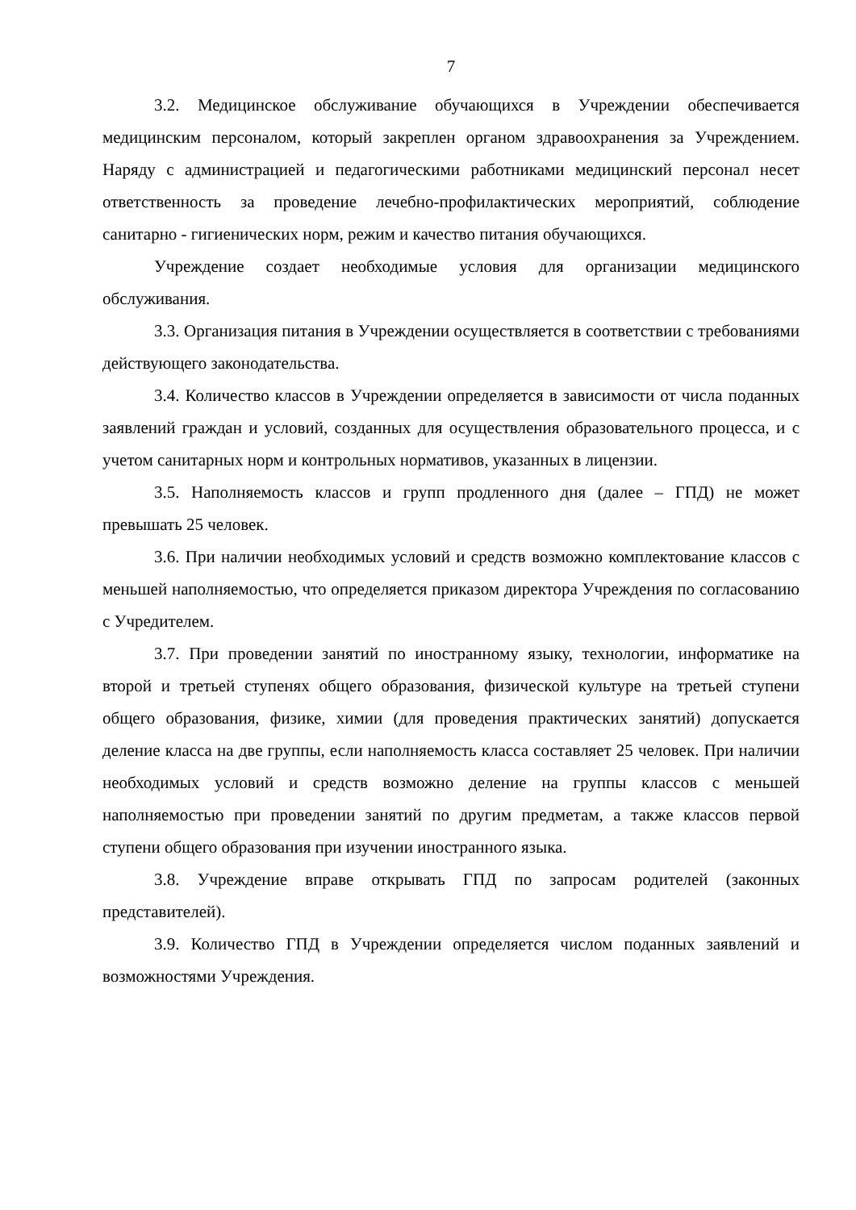7
3.2. Медицинское обслуживание обучающихся в Учреждении обеспечивается медицинским персоналом, который закреплен органом здравоохранения за Учреждением. Наряду с администрацией и педагогическими работниками медицинский персонал несет ответственность за проведение лечебно-профилактических мероприятий, соблюдение санитарно - гигиенических норм, режим и качество питания обучающихся.
Учреждение создает необходимые условия для организации медицинского обслуживания.
3.3. Организация питания в Учреждении осуществляется в соответствии с требованиями действующего законодательства.
3.4. Количество классов в Учреждении определяется в зависимости от числа поданных заявлений граждан и условий, созданных для осуществления образовательного процесса, и с учетом санитарных норм и контрольных нормативов, указанных в лицензии.
3.5. Наполняемость классов и групп продленного дня (далее – ГПД) не может превышать 25 человек.
3.6. При наличии необходимых условий и средств возможно комплектование классов с меньшей наполняемостью, что определяется приказом директора Учреждения по согласованию с Учредителем.
3.7. При проведении занятий по иностранному языку, технологии, информатике на второй и третьей ступенях общего образования, физической культуре на третьей ступени общего образования, физике, химии (для проведения практических занятий) допускается деление класса на две группы, если наполняемость класса составляет 25 человек. При наличии необходимых условий и средств возможно деление на группы классов с меньшей наполняемостью при проведении занятий по другим предметам, а также классов первой ступени общего образования при изучении иностранного языка.
3.8. Учреждение вправе открывать ГПД по запросам родителей (законных представителей).
3.9. Количество ГПД в Учреждении определяется числом поданных заявлений и возможностями Учреждения.